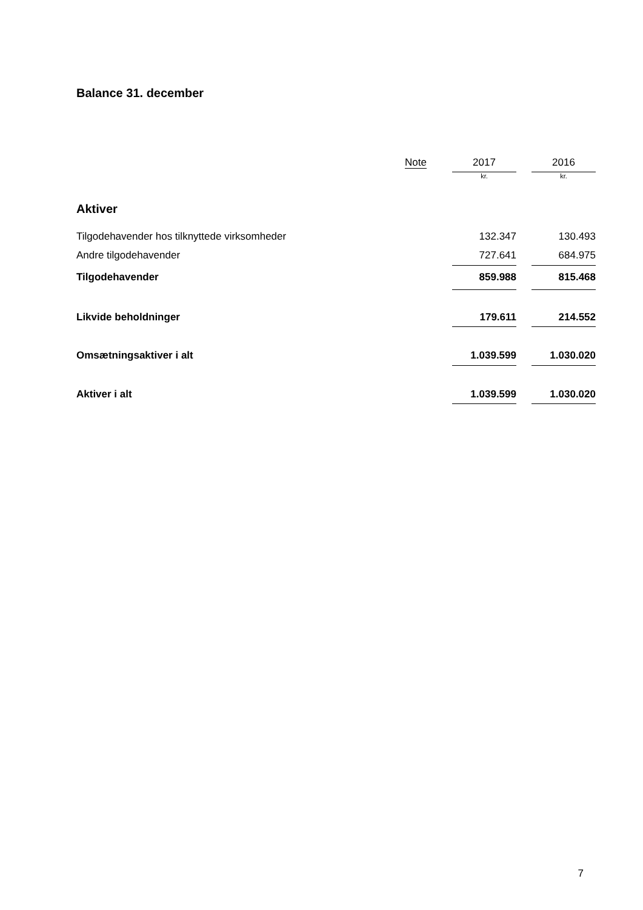Balance 31. december
| | Note | | 2017 | | 2016 |
| --- | --- | --- | --- | --- | --- |
| | | | kr. | | kr. |
| Aktiver | | | | | |
| Tilgodehavender hos tilknyttede virksomheder | | | 132.347 | | 130.493 |
| Andre tilgodehavender | | | 727.641 | | 684.975 |
| Tilgodehavender | | | 859.988 | | 815.468 |
| Likvide beholdninger | | | 179.611 | | 214.552 |
| Omsætningsaktiver i alt | | | 1.039.599 | | 1.030.020 |
| Aktiver i alt | | | 1.039.599 | | 1.030.020 |
7